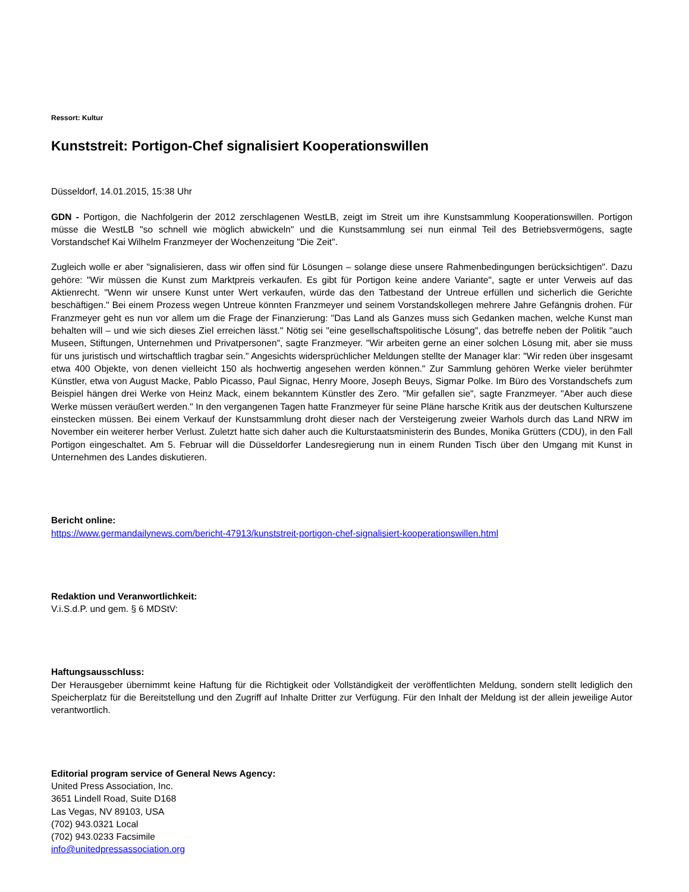Ressort: Kultur
Kunststreit: Portigon-Chef signalisiert Kooperationswillen
Düsseldorf, 14.01.2015, 15:38 Uhr
GDN - Portigon, die Nachfolgerin der 2012 zerschlagenen WestLB, zeigt im Streit um ihre Kunstsammlung Kooperationswillen. Portigon müsse die WestLB "so schnell wie möglich abwickeln" und die Kunstsammlung sei nun einmal Teil des Betriebsvermögens, sagte Vorstandschef Kai Wilhelm Franzmeyer der Wochenzeitung "Die Zeit".
Zugleich wolle er aber "signalisieren, dass wir offen sind für Lösungen – solange diese unsere Rahmenbedingungen berücksichtigen". Dazu gehöre: "Wir müssen die Kunst zum Marktpreis verkaufen. Es gibt für Portigon keine andere Variante", sagte er unter Verweis auf das Aktienrecht. "Wenn wir unsere Kunst unter Wert verkaufen, würde das den Tatbestand der Untreue erfüllen und sicherlich die Gerichte beschäftigen." Bei einem Prozess wegen Untreue könnten Franzmeyer und seinem Vorstandskollegen mehrere Jahre Gefängnis drohen. Für Franzmeyer geht es nun vor allem um die Frage der Finanzierung: "Das Land als Ganzes muss sich Gedanken machen, welche Kunst man behalten will – und wie sich dieses Ziel erreichen lässt." Nötig sei "eine gesellschaftspolitische Lösung", das betreffe neben der Politik "auch Museen, Stiftungen, Unternehmen und Privatpersonen", sagte Franzmeyer. "Wir arbeiten gerne an einer solchen Lösung mit, aber sie muss für uns juristisch und wirtschaftlich tragbar sein." Angesichts widersprüchlicher Meldungen stellte der Manager klar: "Wir reden über insgesamt etwa 400 Objekte, von denen vielleicht 150 als hochwertig angesehen werden können." Zur Sammlung gehören Werke vieler berühmter Künstler, etwa von August Macke, Pablo Picasso, Paul Signac, Henry Moore, Joseph Beuys, Sigmar Polke. Im Büro des Vorstandschefs zum Beispiel hängen drei Werke von Heinz Mack, einem bekanntem Künstler des Zero. "Mir gefallen sie", sagte Franzmeyer. "Aber auch diese Werke müssen veräußert werden." In den vergangenen Tagen hatte Franzmeyer für seine Pläne harsche Kritik aus der deutschen Kulturszene einstecken müssen. Bei einem Verkauf der Kunstsammlung droht dieser nach der Versteigerung zweier Warhols durch das Land NRW im November ein weiterer herber Verlust. Zuletzt hatte sich daher auch die Kulturstaatsministerin des Bundes, Monika Grütters (CDU), in den Fall Portigon eingeschaltet. Am 5. Februar will die Düsseldorfer Landesregierung nun in einem Runden Tisch über den Umgang mit Kunst in Unternehmen des Landes diskutieren.
Bericht online:
https://www.germandailynews.com/bericht-47913/kunststreit-portigon-chef-signalisiert-kooperationswillen.html
Redaktion und Veranwortlichkeit:
V.i.S.d.P. und gem. § 6 MDStV:
Haftungsausschluss:
Der Herausgeber übernimmt keine Haftung für die Richtigkeit oder Vollständigkeit der veröffentlichten Meldung, sondern stellt lediglich den Speicherplatz für die Bereitstellung und den Zugriff auf Inhalte Dritter zur Verfügung. Für den Inhalt der Meldung ist der allein jeweilige Autor verantwortlich.
Editorial program service of General News Agency:
United Press Association, Inc.
3651 Lindell Road, Suite D168
Las Vegas, NV 89103, USA
(702) 943.0321 Local
(702) 943.0233 Facsimile
info@unitedpressassociation.org